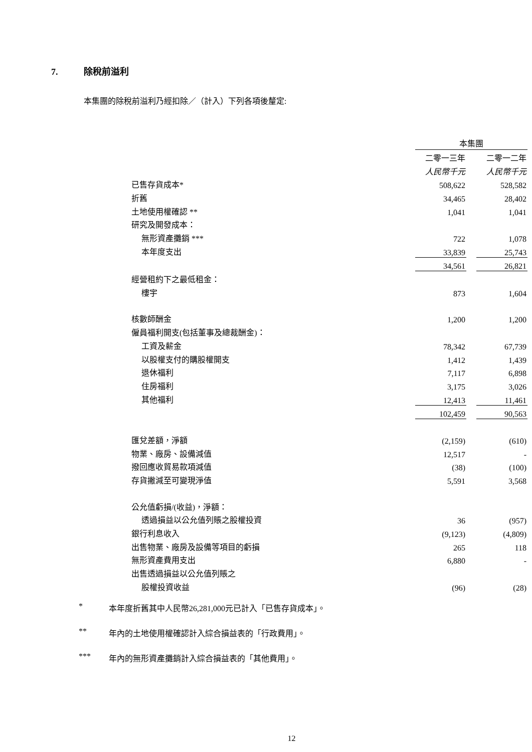7. 除稅前溢利
本集團的除稅前溢利乃經扣除／（計入）下列各項後釐定:
| | 本集團 | | |
| | 二零一三年 | | 二零一二年 |
| | 人民幣千元 | | 人民幣千元 |
| 已售存貨成本* | 508,622 | | 528,582 |
| 折舊 | 34,465 | | 28,402 |
| 土地使用權確認 ** | 1,041 | | 1,041 |
| 研究及開發成本： | | | |
| 無形資產攤銷 *** | 722 | | 1,078 |
| 本年度支出 | 33,839 | | 25,743 |
| | 34,561 | | 26,821 |
| 經營租約下之最低租金： | | | |
| 樓宇 | 873 | | 1,604 |
| 核數師酬金 | 1,200 | | 1,200 |
| 僱員福利開支(包括董事及總裁酬金)： | | | |
| 工資及薪金 | 78,342 | | 67,739 |
| 以股權支付的購股權開支 | 1,412 | | 1,439 |
| 退休福利 | 7,117 | | 6,898 |
| 住房福利 | 3,175 | | 3,026 |
| 其他福利 | 12,413 | | 11,461 |
| | 102,459 | | 90,563 |
| 匯兌差額，淨額 | (2,159) | | (610) |
| 物業、廠房、設備減值 | 12,517 | | - |
| 撥回應收貿易款項減值 | (38) | | (100) |
| 存貨撇減至可變現淨值 | 5,591 | | 3,568 |
| 公允值虧損/(收益)，淨額： | | | |
| 透過損益以公允值列賬之股權投資 | 36 | | (957) |
| 銀行利息收入 | (9,123) | | (4,809) |
| 出售物業、廠房及設備等項目的虧損 | 265 | | 118 |
| 無形資產費用支出 | 6,880 | | - |
| 出售透過損益以公允值列賬之 | | | |
| 股權投資收益 | (96) | | (28) |
* 本年度折舊其中人民幣26,281,000元已計入「已售存貨成本」。
** 年內的土地使用權確認計入綜合損益表的「行政費用」。
*** 年內的無形資產攤銷計入綜合損益表的「其他費用」。
12